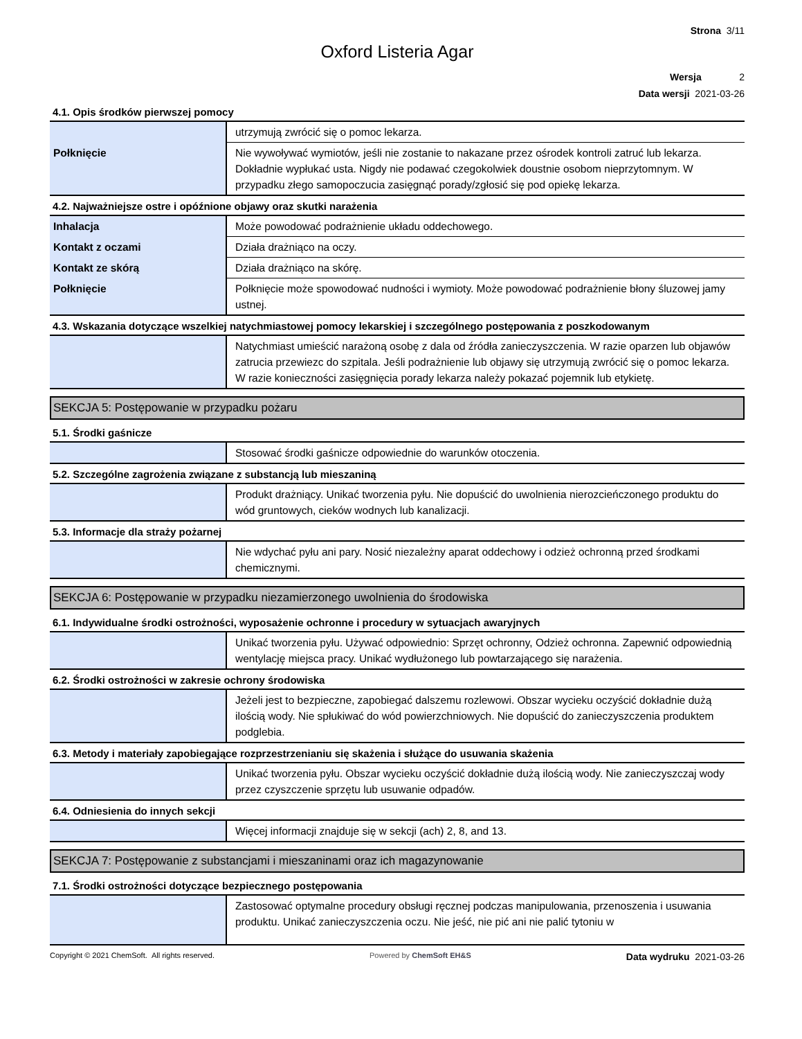Strona 3/11
Oxford Listeria Agar
Wersja 2
Data wersji 2021-03-26
4.1. Opis środków pierwszej pomocy
| | utrzymują zwrócić się o pomoc lekarza. |
| Połknięcie | Nie wywoływać wymiotów, jeśli nie zostanie to nakazane przez ośrodek kontroli zatruć lub lekarza. Dokładnie wypłukać usta. Nigdy nie podawać czegokolwiek doustnie osobom nieprzytomnym. W przypadku złego samopoczucia zasięgnąć porady/zgłosić się pod opiekę lekarza. |
4.2. Najważniejsze ostre i opóźnione objawy oraz skutki narażenia
| Inhalacja | Może powodować podrażnienie układu oddechowego. |
| Kontakt z oczami | Działa drażniąco na oczy. |
| Kontakt ze skórą | Działa drażniąco na skórę. |
| Połknięcie | Połknięcie może spowodować nudności i wymioty. Może powodować podrażnienie błony śluzowej jamy ustnej. |
4.3. Wskazania dotyczące wszelkiej natychmiastowej pomocy lekarskiej i szczególnego postępowania z poszkodowanym
| | Natychmiast umieścić narażoną osobę z dala od źródła zanieczyszczenia. W razie oparzen lub objawów zatrucia przewiezc do szpitala. Jeśli podrażnienie lub objawy się utrzymują zwrócić się o pomoc lekarza. W razie konieczności zasięgnięcia porady lekarza należy pokazać pojemnik lub etykietę. |
SEKCJA 5: Postępowanie w przypadku pożaru
5.1. Środki gaśnicze
| | Stosować środki gaśnicze odpowiednie do warunków otoczenia. |
5.2. Szczególne zagrożenia związane z substancją lub mieszaniną
| | Produkt drażniący. Unikać tworzenia pyłu. Nie dopuścić do uwolnienia nierozcieńczonego produktu do wód gruntowych, cieków wodnych lub kanalizacji. |
5.3. Informacje dla straży pożarnej
| | Nie wdychać pyłu ani pary. Nosić niezależny aparat oddechowy i odzież ochronną przed środkami chemicznymi. |
SEKCJA 6: Postępowanie w przypadku niezamierzonego uwolnienia do środowiska
6.1. Indywidualne środki ostrożności, wyposażenie ochronne i procedury w sytuacjach awaryjnych
| | Unikać tworzenia pyłu. Używać odpowiednio: Sprzęt ochronny, Odzież ochronna. Zapewnić odpowiednią wentylację miejsca pracy. Unikać wydłużonego lub powtarzającego się narażenia. |
6.2. Środki ostrożności w zakresie ochrony środowiska
| | Jeżeli jest to bezpieczne, zapobiegać dalszemu rozlewowi. Obszar wycieku oczyścić dokładnie dużą ilością wody. Nie spłukiwać do wód powierzchniowych. Nie dopuścić do zanieczyszczenia produktem podglebia. |
6.3. Metody i materiały zapobiegające rozprzestrzenianiu się skażenia i służące do usuwania skażenia
| | Unikać tworzenia pyłu. Obszar wycieku oczyścić dokładnie dużą ilością wody. Nie zanieczyszczaj wody przez czyszczenie sprzętu lub usuwanie odpadów. |
6.4. Odniesienia do innych sekcji
| | Więcej informacji znajduje się w sekcji (ach) 2, 8, and 13. |
SEKCJA 7: Postępowanie z substancjami i mieszaninami oraz ich magazynowanie
7.1. Środki ostrożności dotyczące bezpiecznego postępowania
| | Zastosować optymalne procedury obsługi ręcznej podczas manipulowania, przenoszenia i usuwania produktu. Unikać zanieczyszczenia oczu. Nie jeść, nie pić ani nie palić tytoniu w |
Copyright © 2021 ChemSoft. All rights reserved. Powered by ChemSoft EH&S Data wydruku 2021-03-26